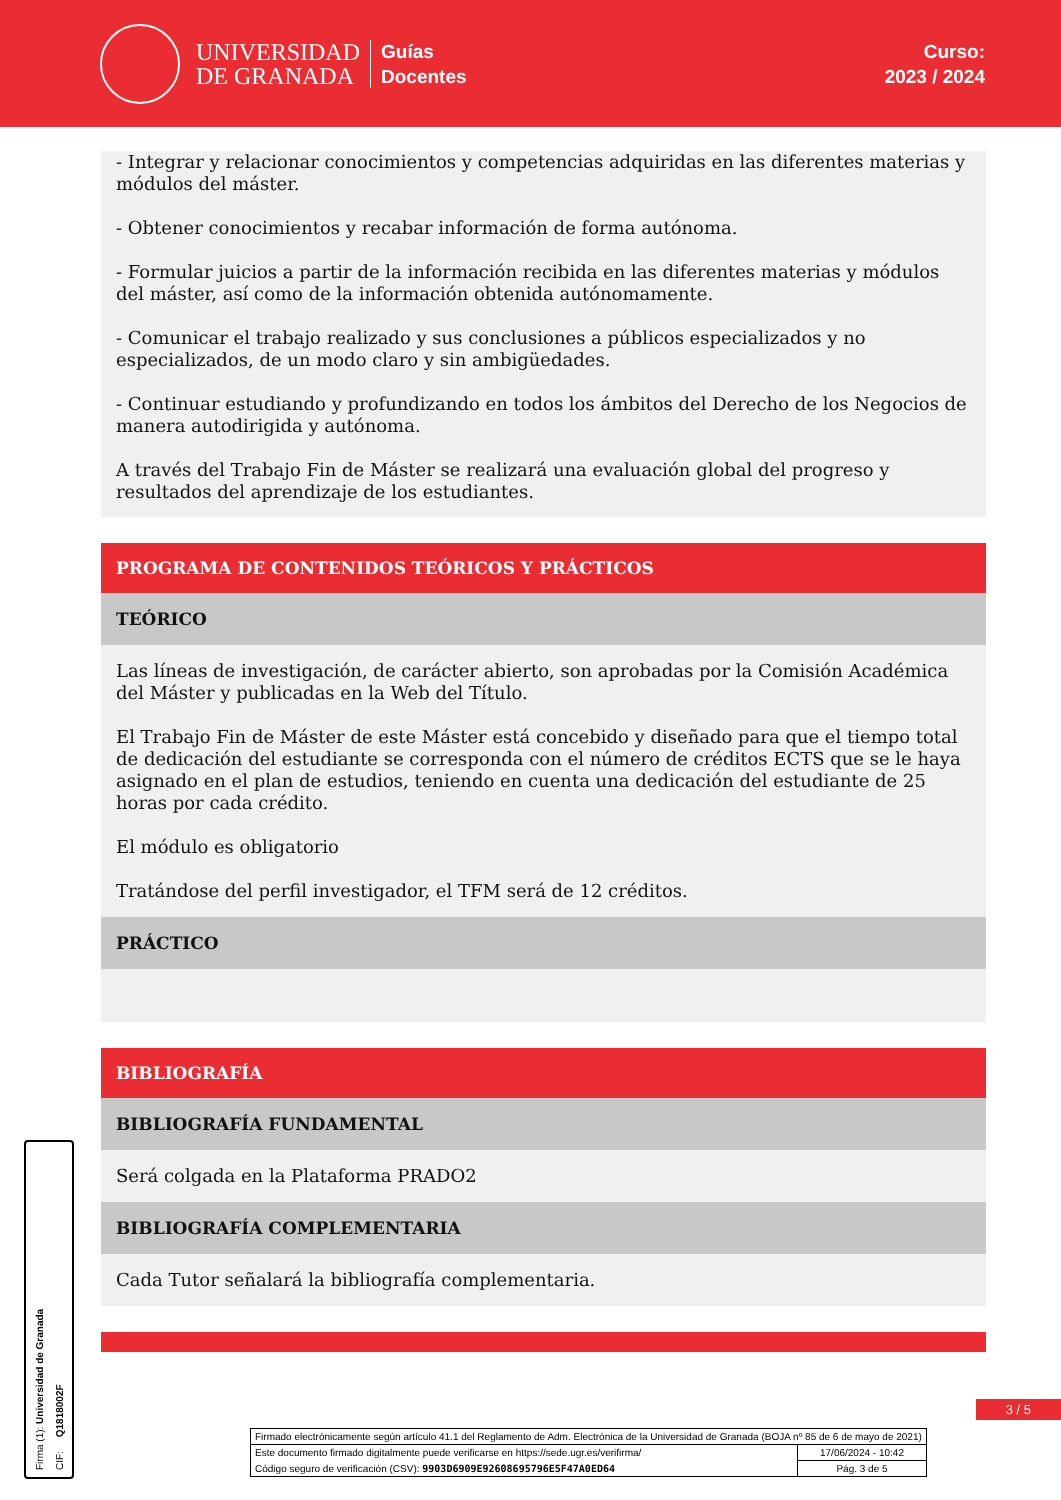UNIVERSIDAD
DE GRANADA
Guías
Docentes
Curso:
2023 / 2024
- Integrar y relacionar conocimientos y competencias adquiridas en las diferentes materias y módulos del máster.
- Obtener conocimientos y recabar información de forma autónoma.
- Formular juicios a partir de la información recibida en las diferentes materias y módulos del máster, así como de la información obtenida autónomamente.
- Comunicar el trabajo realizado y sus conclusiones a públicos especializados y no especializados, de un modo claro y sin ambigüedades.
- Continuar estudiando y profundizando en todos los ámbitos del Derecho de los Negocios de manera autodirigida y autónoma.
A través del Trabajo Fin de Máster se realizará una evaluación global del progreso y resultados del aprendizaje de los estudiantes.
PROGRAMA DE CONTENIDOS TEÓRICOS Y PRÁCTICOS
TEÓRICO
Las líneas de investigación, de carácter abierto, son aprobadas por la Comisión Académica del Máster y publicadas en la Web del Título.
El Trabajo Fin de Máster de este Máster está concebido y diseñado para que el tiempo total de dedicación del estudiante se corresponda con el número de créditos ECTS que se le haya asignado en el plan de estudios, teniendo en cuenta una dedicación del estudiante de 25 horas por cada crédito.
El módulo es obligatorio
Tratándose del perfil investigador, el TFM será de 12 créditos.
PRÁCTICO
BIBLIOGRAFÍA
BIBLIOGRAFÍA FUNDAMENTAL
Será colgada en la Plataforma PRADO2
BIBLIOGRAFÍA COMPLEMENTARIA
Cada Tutor señalará la bibliografía complementaria.
3 / 5
Firma (1): Universidad de Granada
CIF: Q1818002F
| Firmado electrónicamente según artículo 41.1 del Reglamento de Adm. Electrónica de la Universidad de Granada (BOJA nº 85 de 6 de mayo de 2021) | |
| Este documento firmado digitalmente puede verificarse en https://sede.ugr.es/verifirma/ | 17/06/2024 - 10:42 |
| Código seguro de verificación (CSV): 9903D6909E92608695796E5F47A0ED64 | Pág. 3 de 5 |